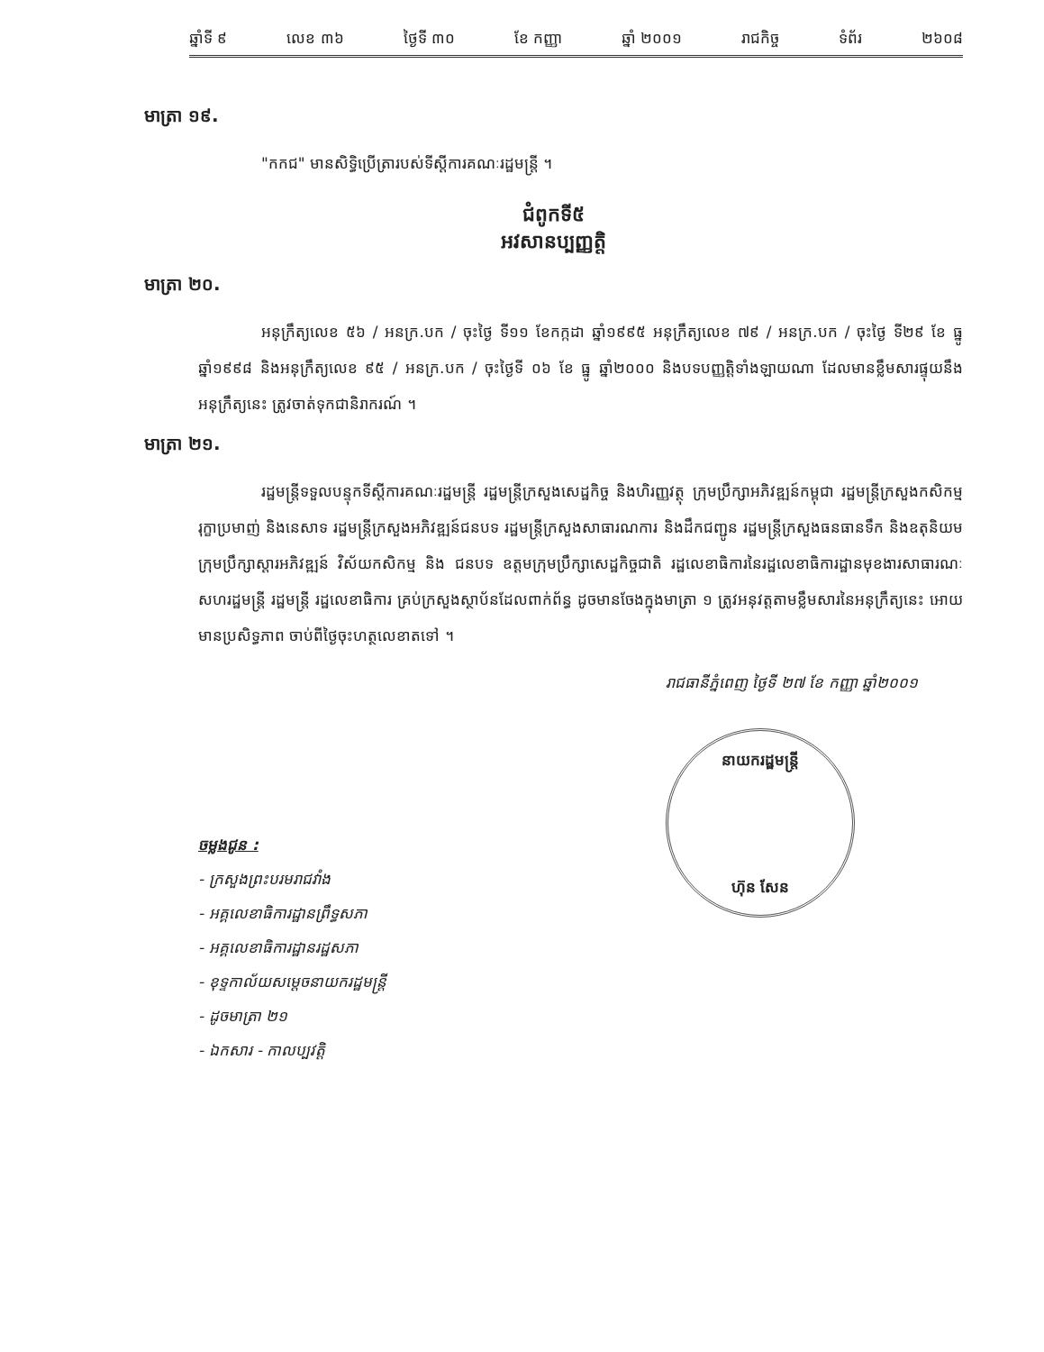ឆ្នាំទី ៩ លេខ ៣៦ ថ្ងៃទី ៣០ ខែ កញ្ញា ឆ្នាំ ២០០១ រាជកិច្ច ទំព័រ ២៦០៨
មាត្រា ១៩.
"កកជ" មានសិទ្ធិប្រើត្រារបស់ទីស្តីការគណៈរដ្ឋមន្ត្រី ។
ជំពូកទី៥
អវសានប្បញ្ញត្តិ
មាត្រា ២០.
អនុក្រឹត្យលេខ ៥៦ / អនក្រ.បក / ចុះថ្ងៃ ទី១១ ខែកក្កដា ឆ្នាំ១៩៩៥ អនុក្រឹត្យលេខ ៧៩ / អនក្រ.បក / ចុះថ្ងៃ ទី២៩ ខែ ធ្នូ ឆ្នាំ១៩៩៨ និងអនុក្រឹត្យលេខ ៩៥ / អនក្រ.បក / ចុះថ្ងៃទី ០៦ ខែ ធ្នូ ឆ្នាំ២០០០ និងបទបញ្ញត្តិទាំងឡាយណា ដែលមានខ្លឹមសារផ្ទុយនឹងអនុក្រឹត្យនេះ ត្រូវចាត់ទុកជានិរាករណ៍ ។
មាត្រា ២១.
រដ្ឋមន្ត្រីទទួលបន្ទុកទីស្តីការគណៈរដ្ឋមន្ត្រី រដ្ឋមន្ត្រីក្រសួងសេដ្ឋកិច្ច និងហិរញ្ញវត្ថុ ក្រុមប្រឹក្សាអភិវឌ្ឍន៍កម្ពុជា រដ្ឋមន្ត្រីក្រសួងកសិកម្ម រុក្ខាប្រមាញ់ និងនេសាទ រដ្ឋមន្ត្រីក្រសួងអភិវឌ្ឍន៍ជនបទ រដ្ឋមន្ត្រីក្រសួងសាធារណការ និងដឹកជញ្ជូន រដ្ឋមន្ត្រីក្រសួងធនធានទឹក និងឧតុនិយម ក្រុមប្រឹក្សាស្តារអភិវឌ្ឍន៍ វិស័យកសិកម្ម និង ជនបទ ឧត្តមក្រុមប្រឹក្សាសេដ្ឋកិច្ចជាតិ រដ្ឋលេខាធិការនៃរដ្ឋលេខាធិការដ្ឋានមុខងារសាធារណៈ សហរដ្ឋមន្ត្រី រដ្ឋមន្ត្រី រដ្ឋលេខាធិការ គ្រប់ក្រសួងស្ថាប័នដែលពាក់ព័ន្ធ ដូចមានចែងក្នុងមាត្រា ១ ត្រូវអនុវត្តតាមខ្លឹមសារនៃអនុក្រឹត្យនេះ អោយមានប្រសិទ្ធភាព ចាប់ពីថ្ងៃចុះហត្ថលេខាតទៅ ។
រាជធានីភ្នំពេញ ថ្ងៃទី ២៧ ខែ កញ្ញា ឆ្នាំ២០០១
ចម្លងជូន :
- ក្រសួងព្រះបរមរាជវាំង
- អគ្គលេខាធិការដ្ឋានព្រឹទ្ធសភា
- អគ្គលេខាធិការដ្ឋានរដ្ឋសភា
- ខុទ្ទកាល័យសម្តេចនាយករដ្ឋមន្ត្រី
- ដូចមាត្រា ២១
- ឯកសារ - កាលប្បវត្តិ
នាយករដ្ឋមន្ត្រី
ហ៊ុន សែន